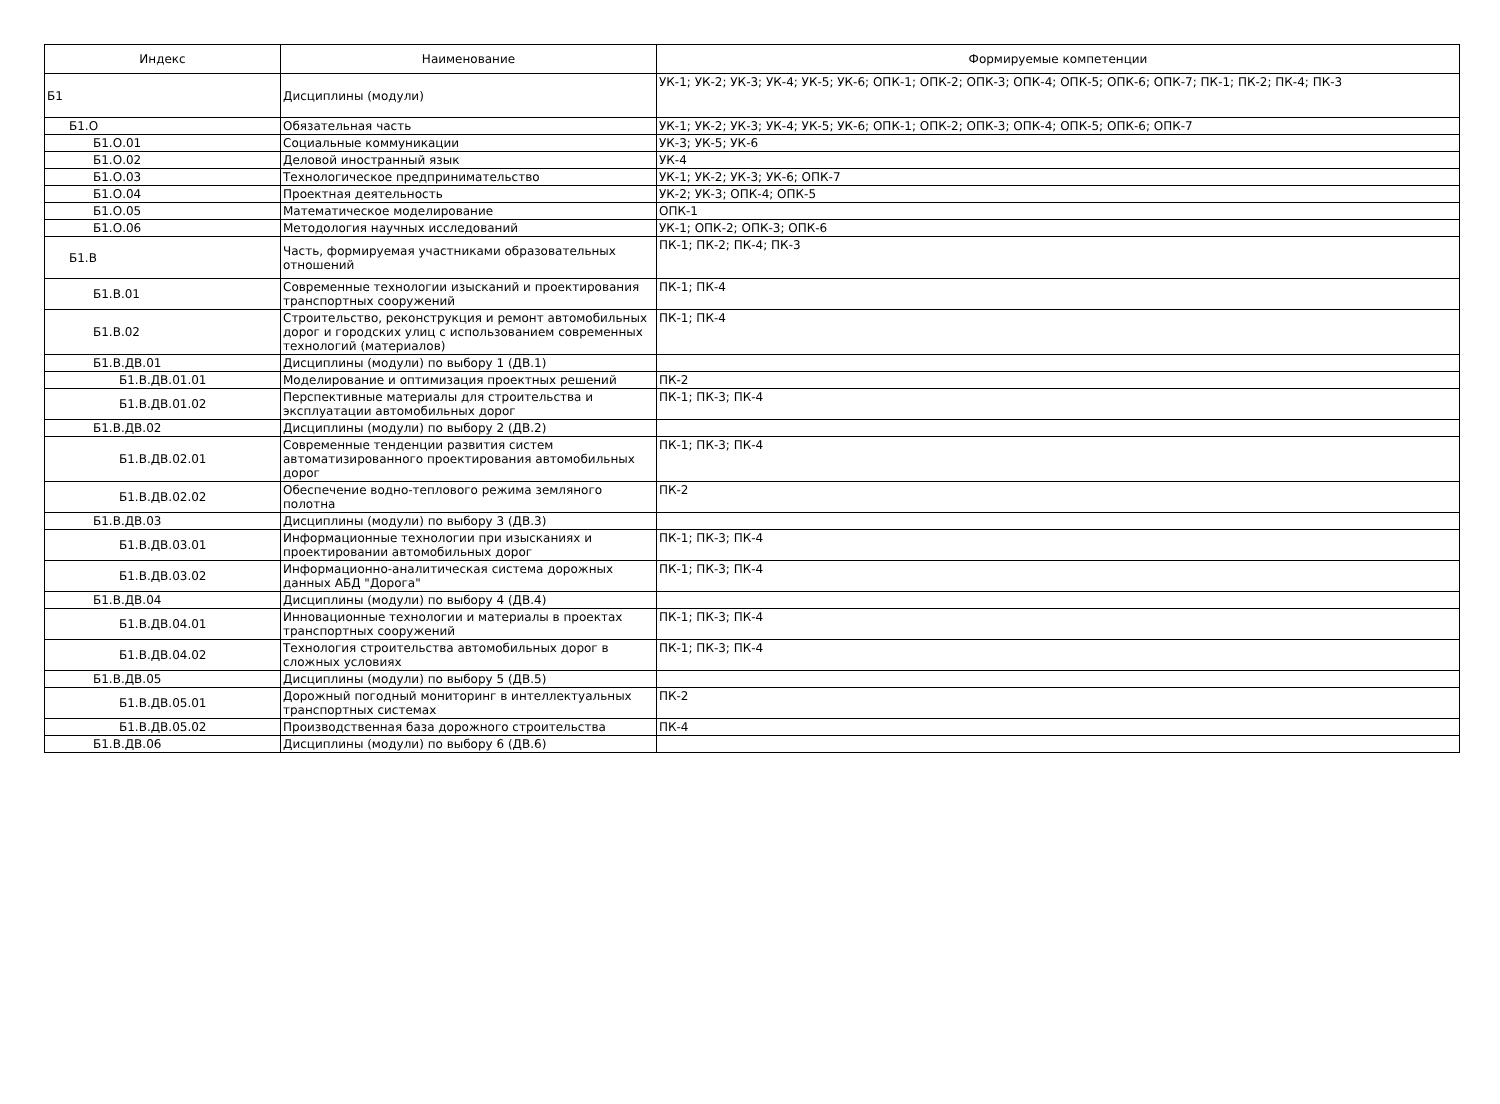| Индекс | Наименование | Формируемые компетенции |
| --- | --- | --- |
| Б1 | Дисциплины (модули) | УК-1; УК-2; УК-3; УК-4; УК-5; УК-6; ОПК-1; ОПК-2; ОПК-3; ОПК-4; ОПК-5; ОПК-6; ОПК-7; ПК-1; ПК-2; ПК-4; ПК-3 |
| Б1.О | Обязательная часть | УК-1; УК-2; УК-3; УК-4; УК-5; УК-6; ОПК-1; ОПК-2; ОПК-3; ОПК-4; ОПК-5; ОПК-6; ОПК-7 |
| Б1.О.01 | Социальные коммуникации | УК-3; УК-5; УК-6 |
| Б1.О.02 | Деловой иностранный язык | УК-4 |
| Б1.О.03 | Технологическое предпринимательство | УК-1; УК-2; УК-3; УК-6; ОПК-7 |
| Б1.О.04 | Проектная деятельность | УК-2; УК-3; ОПК-4; ОПК-5 |
| Б1.О.05 | Математическое моделирование | ОПК-1 |
| Б1.О.06 | Методология научных исследований | УК-1; ОПК-2; ОПК-3; ОПК-6 |
| Б1.В | Часть, формируемая участниками образовательных отношений | ПК-1; ПК-2; ПК-4; ПК-3 |
| Б1.В.01 | Современные технологии изысканий и проектирования транспортных сооружений | ПК-1; ПК-4 |
| Б1.В.02 | Строительство, реконструкция и ремонт автомобильных дорог и городских улиц с использованием современных технологий (материалов) | ПК-1; ПК-4 |
| Б1.В.ДВ.01 | Дисциплины (модули) по выбору 1 (ДВ.1) | |
| Б1.В.ДВ.01.01 | Моделирование и оптимизация проектных решений | ПК-2 |
| Б1.В.ДВ.01.02 | Перспективные материалы для строительства и эксплуатации автомобильных дорог | ПК-1; ПК-3; ПК-4 |
| Б1.В.ДВ.02 | Дисциплины (модули) по выбору 2 (ДВ.2) | |
| Б1.В.ДВ.02.01 | Современные тенденции развития систем автоматизированного проектирования автомобильных дорог | ПК-1; ПК-3; ПК-4 |
| Б1.В.ДВ.02.02 | Обеспечение водно-теплового режима земляного полотна | ПК-2 |
| Б1.В.ДВ.03 | Дисциплины (модули) по выбору 3 (ДВ.3) | |
| Б1.В.ДВ.03.01 | Информационные технологии при изысканиях и проектировании автомобильных дорог | ПК-1; ПК-3; ПК-4 |
| Б1.В.ДВ.03.02 | Информационно-аналитическая система дорожных данных АБД "Дорога" | ПК-1; ПК-3; ПК-4 |
| Б1.В.ДВ.04 | Дисциплины (модули) по выбору 4 (ДВ.4) | |
| Б1.В.ДВ.04.01 | Инновационные технологии и материалы в проектах транспортных сооружений | ПК-1; ПК-3; ПК-4 |
| Б1.В.ДВ.04.02 | Технология строительства автомобильных дорог в сложных условиях | ПК-1; ПК-3; ПК-4 |
| Б1.В.ДВ.05 | Дисциплины (модули) по выбору 5 (ДВ.5) | |
| Б1.В.ДВ.05.01 | Дорожный погодный мониторинг в интеллектуальных транспортных системах | ПК-2 |
| Б1.В.ДВ.05.02 | Производственная база дорожного строительства | ПК-4 |
| Б1.В.ДВ.06 | Дисциплины (модули) по выбору 6 (ДВ.6) | |